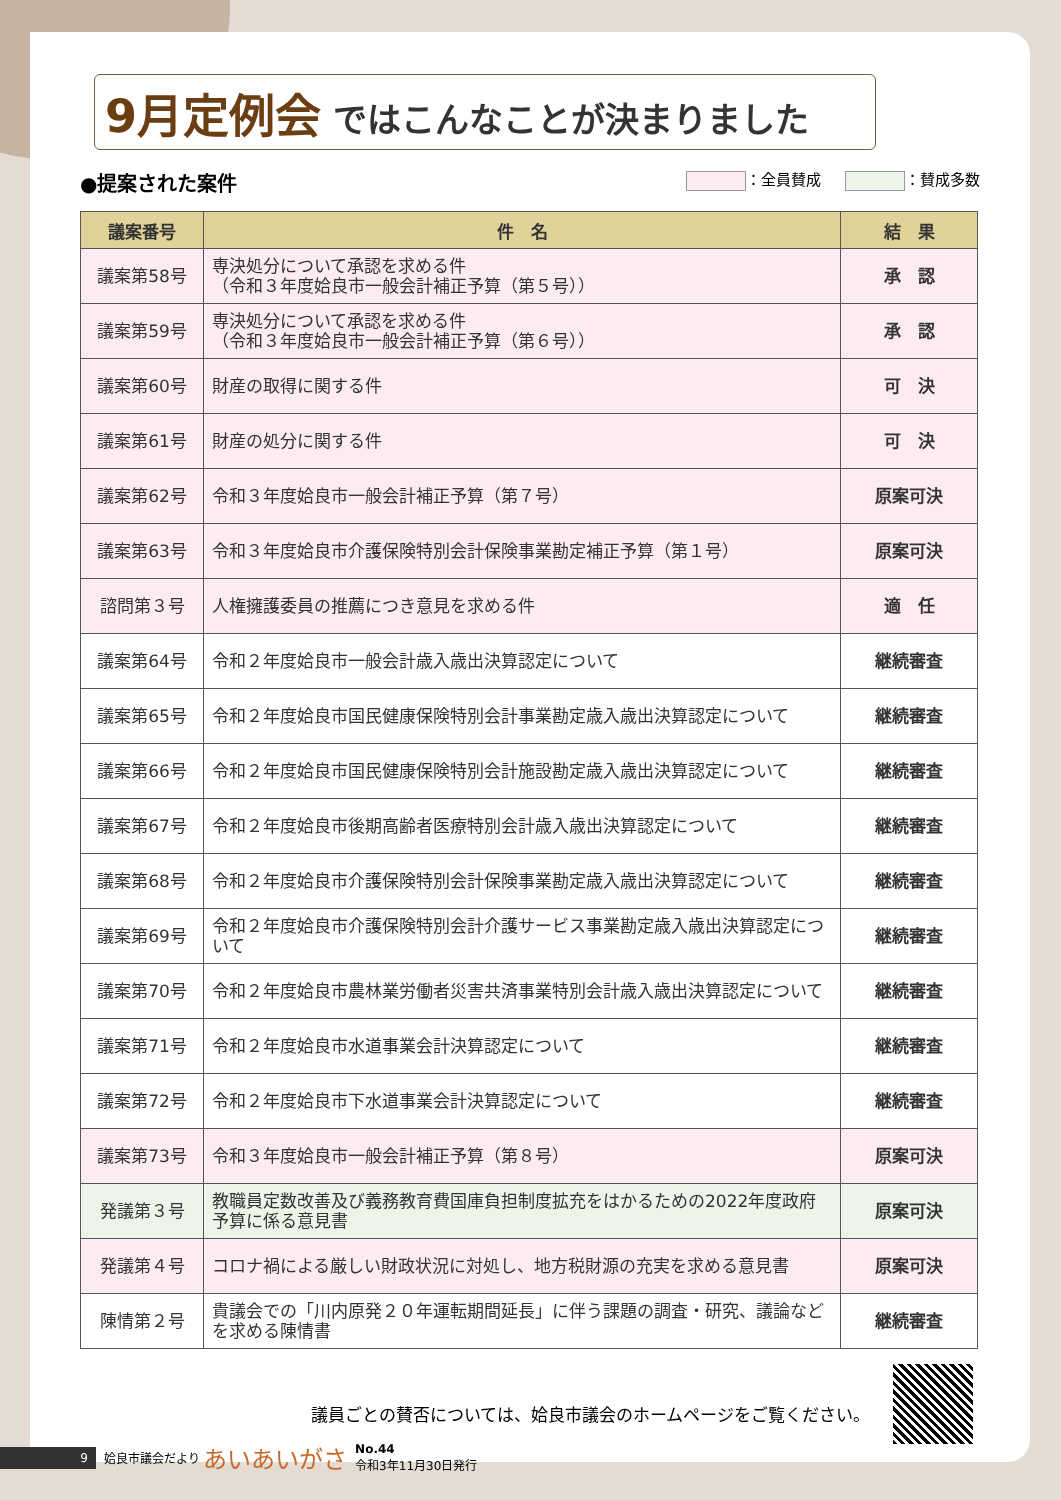9月定例会 ではこんなことが決まりました
●提案された案件 ：全員賛成 ：賛成多数
| 議案番号 | 件 名 | 結 果 |
| --- | --- | --- |
| 議案第58号 | 専決処分について承認を求める件 （令和３年度姶良市一般会計補正予算（第５号）） | 承 認 |
| 議案第59号 | 専決処分について承認を求める件 （令和３年度姶良市一般会計補正予算（第６号）） | 承 認 |
| 議案第60号 | 財産の取得に関する件 | 可 決 |
| 議案第61号 | 財産の処分に関する件 | 可 決 |
| 議案第62号 | 令和３年度姶良市一般会計補正予算（第７号） | 原案可決 |
| 議案第63号 | 令和３年度姶良市介護保険特別会計保険事業勘定補正予算（第１号） | 原案可決 |
| 諮問第３号 | 人権擁護委員の推薦につき意見を求める件 | 適 任 |
| 議案第64号 | 令和２年度姶良市一般会計歳入歳出決算認定について | 継続審査 |
| 議案第65号 | 令和２年度姶良市国民健康保険特別会計事業勘定歳入歳出決算認定について | 継続審査 |
| 議案第66号 | 令和２年度姶良市国民健康保険特別会計施設勘定歳入歳出決算認定について | 継続審査 |
| 議案第67号 | 令和２年度姶良市後期高齢者医療特別会計歳入歳出決算認定について | 継続審査 |
| 議案第68号 | 令和２年度姶良市介護保険特別会計保険事業勘定歳入歳出決算認定について | 継続審査 |
| 議案第69号 | 令和２年度姶良市介護保険特別会計介護サービス事業勘定歳入歳出決算認定について | 継続審査 |
| 議案第70号 | 令和２年度姶良市農林業労働者災害共済事業特別会計歳入歳出決算認定について | 継続審査 |
| 議案第71号 | 令和２年度姶良市水道事業会計決算認定について | 継続審査 |
| 議案第72号 | 令和２年度姶良市下水道事業会計決算認定について | 継続審査 |
| 議案第73号 | 令和３年度姶良市一般会計補正予算（第８号） | 原案可決 |
| 発議第３号 | 教職員定数改善及び義務教育費国庫負担制度拡充をはかるための2022年度政府予算に係る意見書 | 原案可決 |
| 発議第４号 | コロナ禍による厳しい財政状況に対処し、地方税財源の充実を求める意見書 | 原案可決 |
| 陳情第２号 | 貴議会での「川内原発２０年運転期間延長」に伴う課題の調査・研究、議論などを求める陳情書 | 継続審査 |
議員ごとの賛否については、姶良市議会のホームページをご覧ください。
9 姶良市議会だより あいあいがさ No.44
令和3年11月30日発行